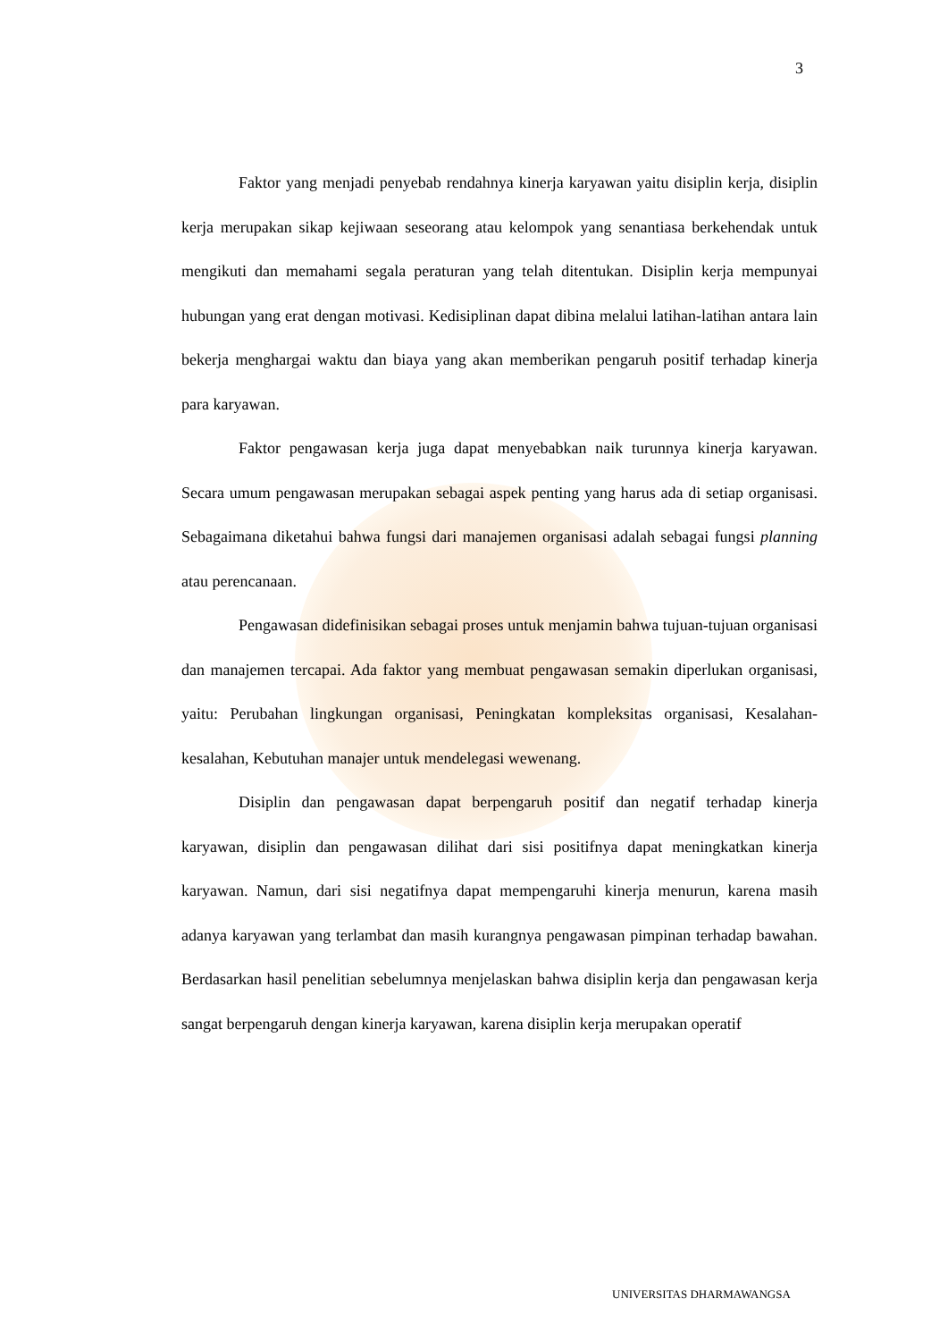3
Faktor yang menjadi penyebab rendahnya kinerja karyawan yaitu disiplin kerja, disiplin kerja merupakan sikap kejiwaan seseorang atau kelompok yang senantiasa berkehendak untuk mengikuti dan memahami segala peraturan yang telah ditentukan. Disiplin kerja mempunyai hubungan yang erat dengan motivasi. Kedisiplinan dapat dibina melalui latihan-latihan antara lain bekerja menghargai waktu dan biaya yang akan memberikan pengaruh positif terhadap kinerja para karyawan.
Faktor pengawasan kerja juga dapat menyebabkan naik turunnya kinerja karyawan. Secara umum pengawasan merupakan sebagai aspek penting yang harus ada di setiap organisasi. Sebagaimana diketahui bahwa fungsi dari manajemen organisasi adalah sebagai fungsi planning atau perencanaan.
Pengawasan didefinisikan sebagai proses untuk menjamin bahwa tujuan-tujuan organisasi dan manajemen tercapai. Ada faktor yang membuat pengawasan semakin diperlukan organisasi, yaitu: Perubahan lingkungan organisasi, Peningkatan kompleksitas organisasi, Kesalahan-kesalahan, Kebutuhan manajer untuk mendelegasi wewenang.
Disiplin dan pengawasan dapat berpengaruh positif dan negatif terhadap kinerja karyawan, disiplin dan pengawasan dilihat dari sisi positifnya dapat meningkatkan kinerja karyawan. Namun, dari sisi negatifnya dapat mempengaruhi kinerja menurun, karena masih adanya karyawan yang terlambat dan masih kurangnya pengawasan pimpinan terhadap bawahan. Berdasarkan hasil penelitian sebelumnya menjelaskan bahwa disiplin kerja dan pengawasan kerja sangat berpengaruh dengan kinerja karyawan, karena disiplin kerja merupakan operatif
UNIVERSITAS DHARMAWANGSA